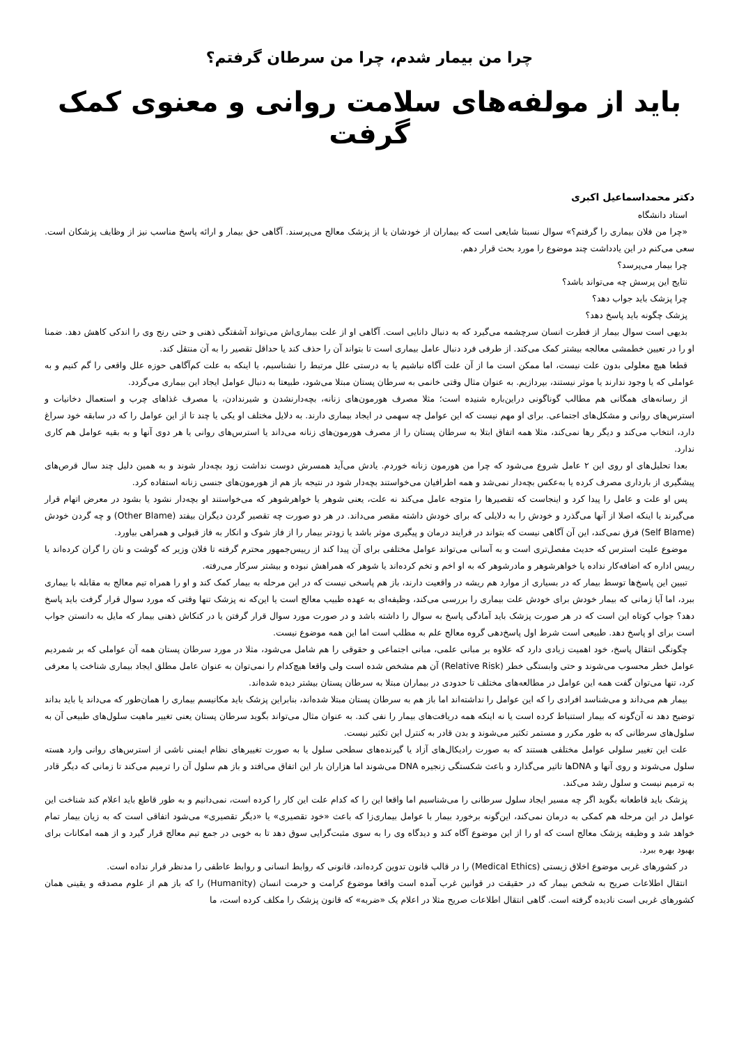چرا من بیمار شدم، چرا من سرطان گرفتم؟
باید از مولفه‌های سلامت روانی و معنوی کمک گرفت
دکتر محمداسماعیل اکبری
استاد دانشگاه
«چرا من فلان بیماری را گرفتم؟» سوال نسبتا شایعی است که بیماران از خودشان یا از پزشک معالج می‌پرسند. آگاهی حق بیمار و ارائه پاسخ مناسب نیز از وظایف پزشکان است. سعی می‌کنم در این یادداشت چند موضوع را مورد بحث قرار دهم.
چرا بیمار می‌پرسد؟
نتایج این پرسش چه می‌تواند باشد؟
چرا پزشک باید جواب دهد؟
پزشک چگونه باید پاسخ دهد؟
بدیهی است سوال بیمار از فطرت انسان سرچشمه می‌گیرد که به دنبال دانایی است. آگاهی او از علت بیماری‌اش می‌تواند آشفتگی ذهنی و حتی رنج وی را اندکی کاهش دهد. ضمنا او را در تعیین خطمشی معالجه بیشتر کمک می‌کند. از طرفی فرد دنبال عامل بیماری است تا بتواند آن را حذف کند یا حداقل تقصیر را به آن منتقل کند.
قطعا هیچ معلولی بدون علت نیست، اما ممکن است ما از آن علت آگاه نباشیم یا به درستی علل مرتبط را نشناسیم، یا اینکه به علت کم‌آگاهی حوزه علل واقعی را گم کنیم و به عواملی که یا وجود ندارند یا موثر نیستند، بپردازیم. به عنوان مثال وقتی خانمی به سرطان پستان مبتلا می‌شود، طبیعتا به دنبال عوامل ایجاد این بیماری می‌گردد.
از رسانه‌های همگانی هم مطالب گوناگونی دراین‌باره شنیده است؛ مثلا مصرف هورمون‌های زنانه، بچه‌دارنشدن و شیرندادن، یا مصرف غذاهای چرب و استعمال دخانیات و استرس‌های روانی و مشکل‌های اجتماعی. برای او مهم نیست که این عوامل چه سهمی در ایجاد بیماری دارند. به دلایل مختلف او یکی یا چند تا از این عوامل را که در سابقه خود سراغ دارد، انتخاب می‌کند و دیگر رها نمی‌کند، مثلا همه اتفاق ابتلا به سرطان پستان را از مصرف هورمون‌های زنانه می‌داند یا استرس‌های روانی یا هر دوی آنها و به بقیه عوامل هم کاری ندارد.
بعدا تحلیل‌های او روی این ۲ عامل شروع می‌شود که چرا من هورمون زنانه خوردم. یادش می‌آید همسرش دوست نداشت زود بچه‌دار شوند و به همین دلیل چند سال قرص‌های پیشگیری از بارداری مصرف کرده یا به‌عکس بچه‌دار نمی‌شد و همه اطرافیان می‌خواستند بچه‌دار شود در نتیجه باز هم از هورمون‌های جنسی زنانه استفاده کرد.
پس او علت و عامل را پیدا کرد و اینجاست که تقصیرها را متوجه عامل می‌کند نه علت، یعنی شوهر یا خواهرشوهر که می‌خواستند او بچه‌دار نشود یا بشود در معرض اتهام قرار می‌گیرند یا اینکه اصلا از آنها می‌گذرد و خودش را به دلایلی که برای خودش داشته مقصر می‌داند. در هر دو صورت چه تقصیر گردن دیگران بیفتد (Other Blame) و چه گردن خودش (Self Blame) فرق نمی‌کند، این آن آگاهی نیست که بتواند در فرایند درمان و پیگیری موثر باشد یا زودتر بیمار را از فاز شوک و انکار به فاز قبولی و همراهی بیاورد.
موضوع علیت استرس که حدیث مفصل‌تری است و به آسانی می‌تواند عوامل مختلفی برای آن پیدا کند از رییس‌جمهور محترم گرفته تا فلان وزیر که گوشت و نان را گران کرده‌اند یا رییس اداره که اضافه‌کار نداده یا خواهرشوهر و مادرشوهر که به او اخم و تخم کرده‌اند یا شوهر که همراهش نبوده و بیشتر سرکار می‌رفته.
تبیین این پاسخ‌ها توسط بیمار که در بسیاری از موارد هم ریشه در واقعیت دارند، باز هم پاسخی نیست که در این مرحله به بیمار کمک کند و او را همراه تیم معالج به مقابله با بیماری ببرد، اما آیا زمانی که بیمار خودش برای خودش علت بیماری را بررسی می‌کند، وظیفه‌ای به عهده طبیب معالج است یا این‌که نه پزشک تنها وقتی که مورد سوال قرار گرفت باید پاسخ دهد؟ جواب کوتاه این است که در هر صورت پزشک باید آمادگی پاسخ به سوال را داشته باشد و در صورت مورد سوال قرار گرفتن یا در کنکاش ذهنی بیمار که مایل به دانستن جواب است برای او پاسخ دهد. طبیعی است شرط اول پاسخ‌دهی گروه معالج علم به مطلب است اما این همه موضوع نیست.
چگونگی انتقال پاسخ، خود اهمیت زیادی دارد که علاوه بر مبانی علمی، مبانی اجتماعی و حقوقی را هم شامل می‌شود، مثلا در مورد سرطان پستان همه آن عواملی که بر شمردیم عوامل خطر محسوب می‌شوند و حتی وابستگی خطر (Relative Risk) آن هم مشخص شده است ولی واقعا هیچ‌کدام را نمی‌توان به عنوان عامل مطلق ایجاد بیماری شناخت یا معرفی کرد، تنها می‌توان گفت همه این عوامل در مطالعه‌های مختلف تا حدودی در بیماران مبتلا به سرطان پستان بیشتر دیده شده‌اند.
بیمار هم می‌داند و می‌شناسد افرادی را که این عوامل را نداشته‌اند اما باز هم به سرطان پستان مبتلا شده‌اند، بنابراین پزشک باید مکانیسم بیماری را همان‌طور که می‌داند یا باید بداند توضیح دهد نه آن‌گونه که بیمار استنباط کرده است یا نه اینکه همه دریافت‌های بیمار را نفی کند. به عنوان مثال می‌تواند بگوید سرطان پستان یعنی تغییر ماهیت سلول‌های طبیعی آن به سلول‌های سرطانی که به طور مکرر و مستمر تکثیر می‌شوند و بدن قادر به کنترل این تکثیر نیست.
علت این تغییر سلولی عوامل مختلفی هستند که به صورت رادیکال‌های آزاد یا گیرنده‌های سطحی سلول یا به صورت تغییرهای نظام ایمنی ناشی از استرس‌های روانی وارد هسته سلول می‌شوند و روی آنها و DNAها تاثیر می‌گذارد و باعث شکستگی زنجیره DNA می‌شوند اما هزاران بار این اتفاق می‌افتد و باز هم سلول آن را ترمیم می‌کند تا زمانی که دیگر قادر به ترمیم نیست و سلول رشد می‌کند.
پزشک باید قاطعانه بگوید اگر چه مسیر ایجاد سلول سرطانی را می‌شناسیم اما واقعا این را که کدام علت این کار را کرده است، نمی‌دانیم و به طور قاطع باید اعلام کند شناخت این عوامل در این مرحله هم کمکی به درمان نمی‌کند، این‌گونه برخورد بیمار با عوامل بیماری‌زا که باعث «خود تقصیری» یا «دیگر تقصیری» می‌شود اتفاقی است که به زیان بیمار تمام خواهد شد و وظیفه پزشک معالج است که او را از این موضوع آگاه کند و دیدگاه وی را به سوی مثبت‌گرایی سوق دهد تا به خوبی در جمع تیم معالج قرار گیرد و از همه امکانات برای بهبود بهره ببرد.
در کشورهای غربی موضوع اخلاق زیستی (Medical Ethics) را در قالب قانون تدوین کرده‌اند، قانونی که روابط انسانی و روابط عاطفی را مدنظر قرار نداده است.
انتقال اطلاعات صریح به شخص بیمار که در حقیقت در قوانین غرب آمده است واقعا موضوع کرامت و حرمت انسان (Humanity) را که باز هم از علوم مصدقه و یقینی همان کشورهای غربی است نادیده گرفته است. گاهی انتقال اطلاعات صریح مثلا در اعلام یک «ضربه» که قانون پزشک را مکلف کرده است، ما